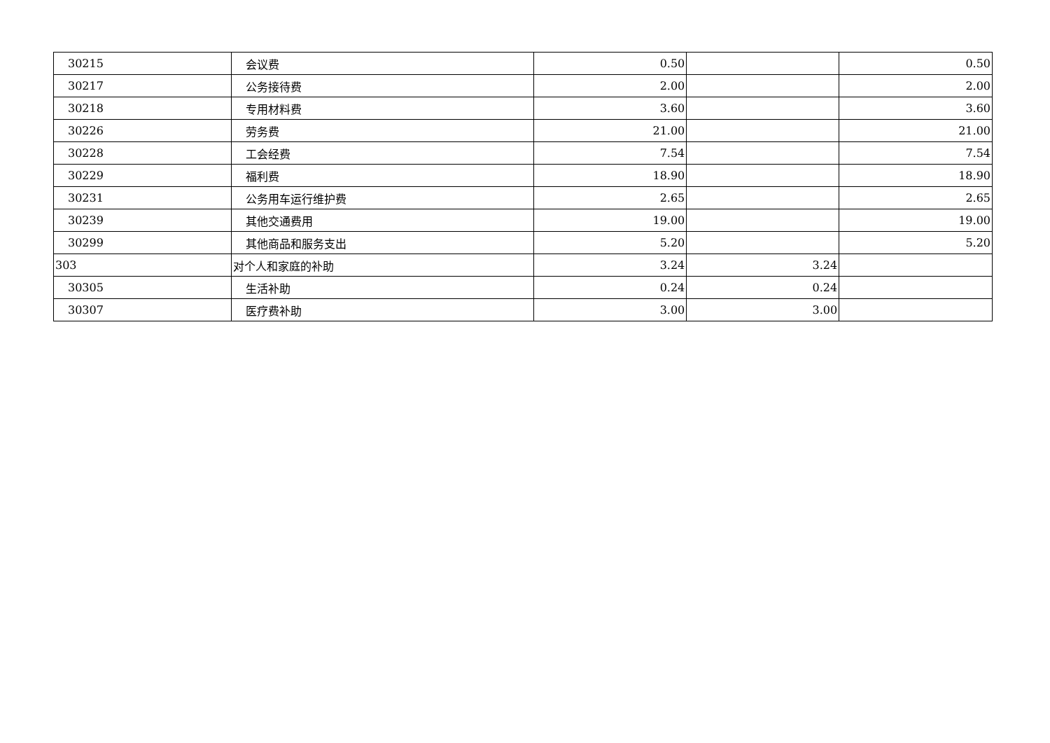| 30215 | 会议费 | 0.50 | | 0.50 |
| 30217 | 公务接待费 | 2.00 | | 2.00 |
| 30218 | 专用材料费 | 3.60 | | 3.60 |
| 30226 | 劳务费 | 21.00 | | 21.00 |
| 30228 | 工会经费 | 7.54 | | 7.54 |
| 30229 | 福利费 | 18.90 | | 18.90 |
| 30231 | 公务用车运行维护费 | 2.65 | | 2.65 |
| 30239 | 其他交通费用 | 19.00 | | 19.00 |
| 30299 | 其他商品和服务支出 | 5.20 | | 5.20 |
| 303 | 对个人和家庭的补助 | 3.24 | 3.24 | |
| 30305 | 生活补助 | 0.24 | 0.24 | |
| 30307 | 医疗费补助 | 3.00 | 3.00 | |